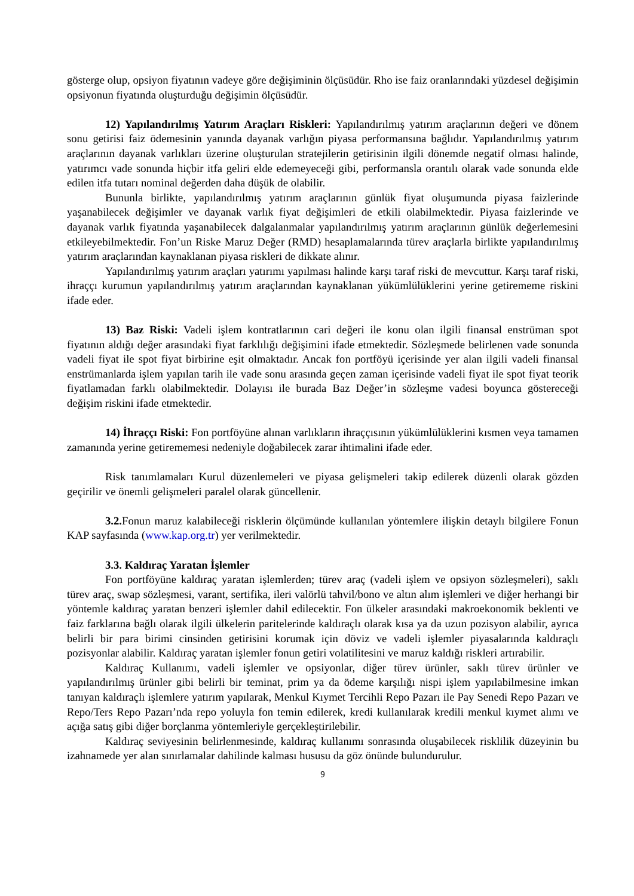gösterge olup, opsiyon fiyatının vadeye göre değişiminin ölçüsüdür. Rho ise faiz oranlarındaki yüzdesel değişimin opsiyonun fiyatında oluşturduğu değişimin ölçüsüdür.
12) Yapılandırılmış Yatırım Araçları Riskleri: Yapılandırılmış yatırım araçlarının değeri ve dönem sonu getirisi faiz ödemesinin yanında dayanak varlığın piyasa performansına bağlıdır. Yapılandırılmış yatırım araçlarının dayanak varlıkları üzerine oluşturulan stratejilerin getirisinin ilgili dönemde negatif olması halinde, yatırımcı vade sonunda hiçbir itfa geliri elde edemeyeceği gibi, performansla orantılı olarak vade sonunda elde edilen itfa tutarı nominal değerden daha düşük de olabilir.
Bununla birlikte, yapılandırılmış yatırım araçlarının günlük fiyat oluşumunda piyasa faizlerinde yaşanabilecek değişimler ve dayanak varlık fiyat değişimleri de etkili olabilmektedir. Piyasa faizlerinde ve dayanak varlık fiyatında yaşanabilecek dalgalanmalar yapılandırılmış yatırım araçlarının günlük değerlemesini etkileyebilmektedir. Fon’un Riske Maruz Değer (RMD) hesaplamalarında türev araçlarla birlikte yapılandırılmış yatırım araçlarından kaynaklanan piyasa riskleri de dikkate alınır.
Yapılandırılmış yatırım araçları yatırımı yapılması halinde karşı taraf riski de mevcuttur. Karşı taraf riski, ihraççı kurumun yapılandırılmış yatırım araçlarından kaynaklanan yükümlülüklerini yerine getirememe riskini ifade eder.
13) Baz Riski: Vadeli işlem kontratlarının cari değeri ile konu olan ilgili finansal enstrüman spot fiyatının aldığı değer arasındaki fiyat farklılığı değişimini ifade etmektedir. Sözleşmede belirlenen vade sonunda vadeli fiyat ile spot fiyat birbirine eşit olmaktadır. Ancak fon portföyü içerisinde yer alan ilgili vadeli finansal enstrümanlarda işlem yapılan tarih ile vade sonu arasında geçen zaman içerisinde vadeli fiyat ile spot fiyat teorik fiyatlamadan farklı olabilmektedir. Dolayısı ile burada Baz Değer’in sözleşme vadesi boyunca göstereceği değişim riskini ifade etmektedir.
14) İhraççı Riski: Fon portföyüne alınan varlıkların ihraççısının yükümlülüklerini kısmen veya tamamen zamanında yerine getirememesi nedeniyle doğabilecek zarar ihtimalini ifade eder.
Risk tanımlamaları Kurul düzenlemeleri ve piyasa gelişmeleri takip edilerek düzenli olarak gözden geçirilir ve önemli gelişmeleri paralel olarak güncellenir.
3.2. Fonun maruz kalabileceği risklerin ölçümünde kullanılan yöntemlere ilişkin detaylı bilgilere Fonun KAP sayfasında (www.kap.org.tr) yer verilmektedir.
3.3. Kaldıraç Yaratan İşlemler
Fon portföyüne kaldıraç yaratan işlemlerden; türev araç (vadeli işlem ve opsiyon sözleşmeleri), saklı türev araç, swap sözleşmesi, varant, sertifika, ileri valörlü tahvil/bono ve altın alım işlemleri ve diğer herhangi bir yöntemle kaldıraç yaratan benzeri işlemler dahil edilecektir. Fon ülkeler arasındaki makroekonomik beklenti ve faiz farklarına bağlı olarak ilgili ülkelerin paritelerinde kaldıraçlı olarak kısa ya da uzun pozisyon alabilir, ayrıca belirli bir para birimi cinsinden getirisini korumak için döviz ve vadeli işlemler piyasalarında kaldıraçlı pozisyonlar alabilir. Kaldıraç yaratan işlemler fonun getiri volatilitesini ve maruz kaldığı riskleri artırabilir.
Kaldıraç Kullanımı, vadeli işlemler ve opsiyonlar, diğer türev ürünler, saklı türev ürünler ve yapılandırılmış ürünler gibi belirli bir teminat, prim ya da ödeme karşılığı nispi işlem yapılabilmesine imkan tanıyan kaldıraçlı işlemlere yatırım yapılarak, Menkul Kıymet Tercihli Repo Pazarı ile Pay Senedi Repo Pazarı ve Repo/Ters Repo Pazarı’nda repo yoluyla fon temin edilerek, kredi kullanılarak kredili menkul kıymet alımı ve açığa satış gibi diğer borçlanma yöntemleriyle gerçekleştirilebilir.
Kaldıraç seviyesinin belirlenmesinde, kaldıraç kullanımı sonrasında oluşabilecek risklilik düzeyinin bu izahnamede yer alan sınırlamalar dahilinde kalması hususu da göz önünde bulundurulur.
9